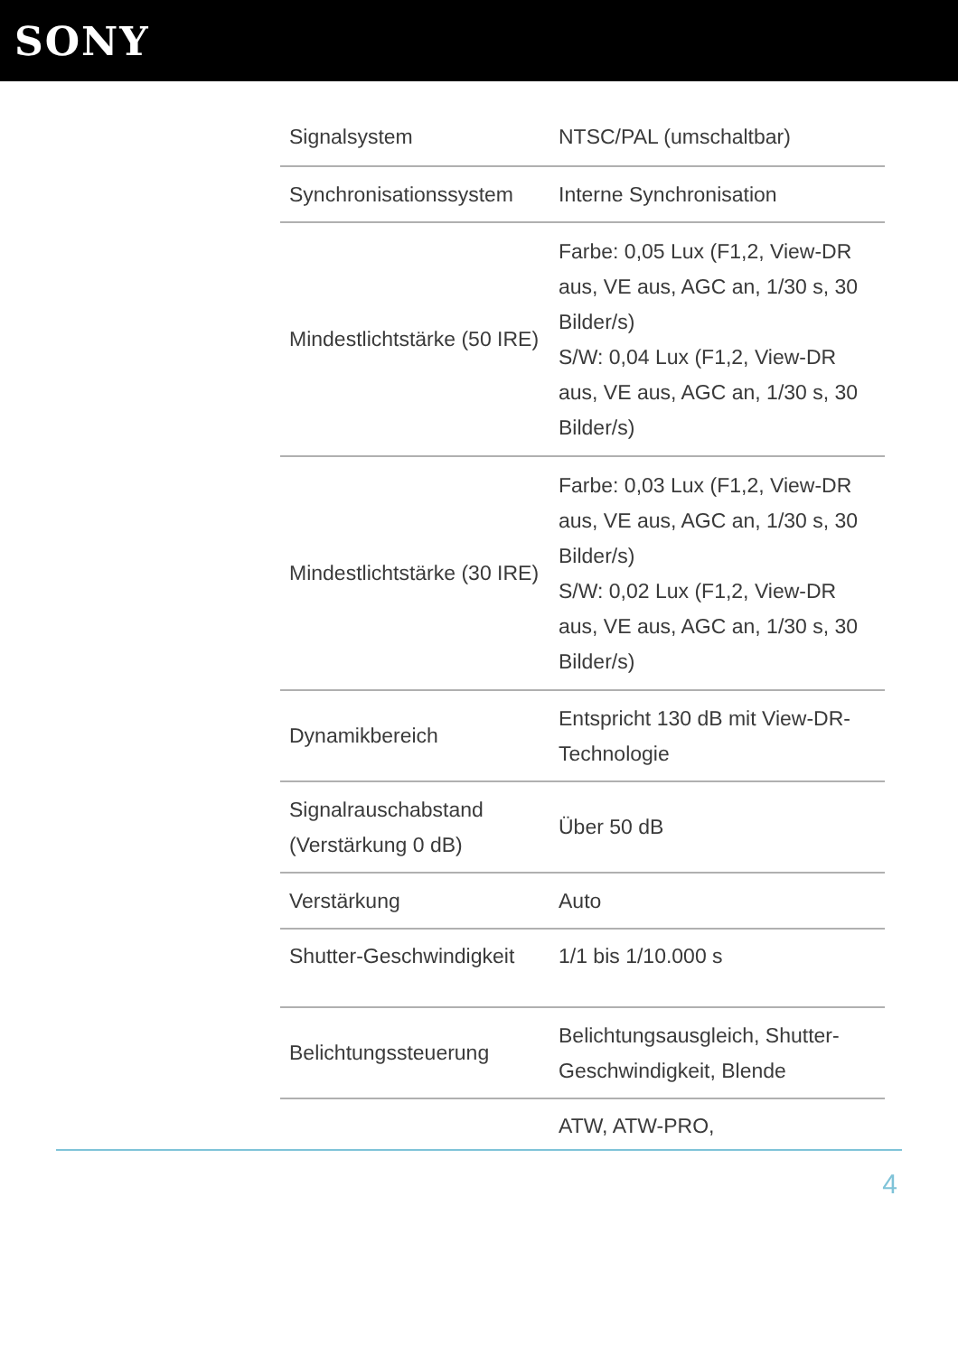SONY
| Signalsystem | NTSC/PAL (umschaltbar) |
| Synchronisationssystem | Interne Synchronisation |
| Mindestlichtstärke (50 IRE) | Farbe: 0,05 Lux (F1,2, View-DR aus, VE aus, AGC an, 1/30 s, 30 Bilder/s) S/W: 0,04 Lux (F1,2, View-DR aus, VE aus, AGC an, 1/30 s, 30 Bilder/s) |
| Mindestlichtstärke (30 IRE) | Farbe: 0,03 Lux (F1,2, View-DR aus, VE aus, AGC an, 1/30 s, 30 Bilder/s) S/W: 0,02 Lux (F1,2, View-DR aus, VE aus, AGC an, 1/30 s, 30 Bilder/s) |
| Dynamikbereich | Entspricht 130 dB mit View-DR-Technologie |
| Signalrauschabstand (Verstärkung 0 dB) | Über 50 dB |
| Verstärkung | Auto |
| Shutter-Geschwindigkeit | 1/1 bis 1/10.000 s |
| Belichtungssteuerung | Belichtungsausgleich, Shutter-Geschwindigkeit, Blende |
| | ATW, ATW-PRO, |
4